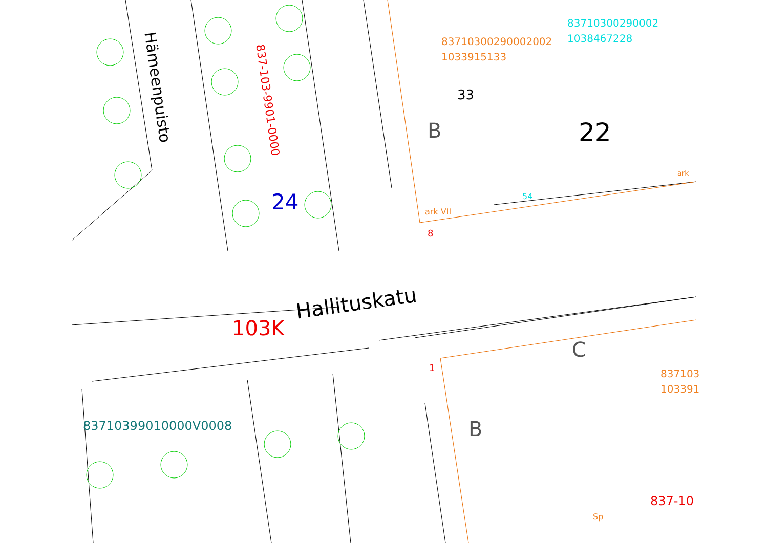Hämeenpuisto
837-103-9901-0000
24
83710300290002002
1033915133
83710300290002
1038467228
33
B 22
54
ark
ark VII
8
103K
Hallituskatu
C
1
837103
103391
B
83710399010000V0008
837-10
Sp